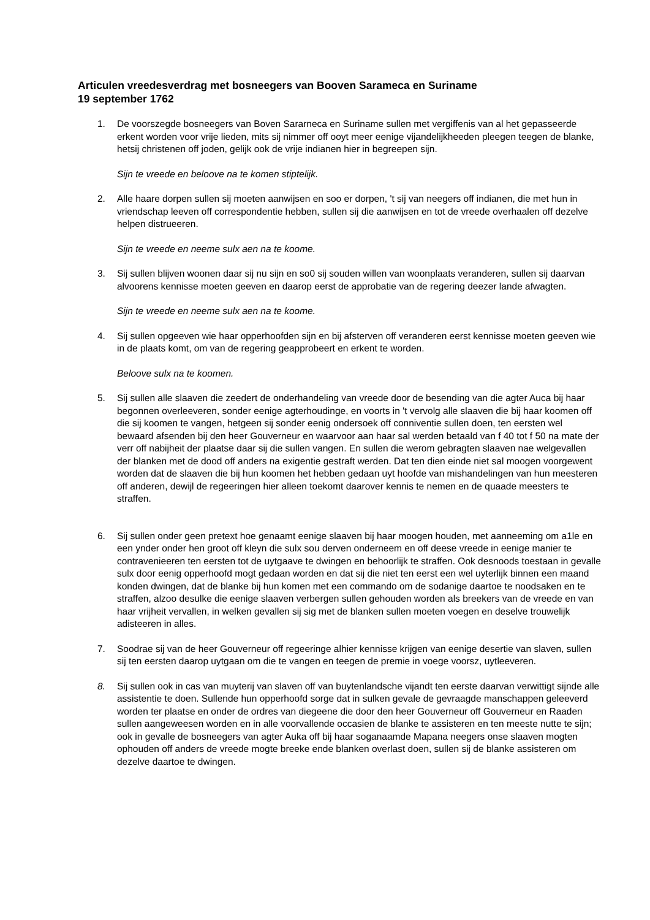Articulen vreedesverdrag met bosneegers van Booven Sarameca en Suriname
19 september 1762
1. De voorszegde bosneegers van Boven Sararneca en Suriname sullen met vergiffenis van al het gepasseerde erkent worden voor vrije lieden, mits sij nimmer off ooyt meer eenige vijandelijkheeden pleegen teegen de blanke, hetsij christenen off joden, gelijk ook de vrije indianen hier in begreepen sijn.
Sijn te vreede en beloove na te komen stiptelijk.
2. Alle haare dorpen sullen sij moeten aanwijsen en soo er dorpen, 't sij van neegers off indianen, die met hun in vriendschap leeven off correspondentie hebben, sullen sij die aanwijsen en tot de vreede overhaalen off dezelve helpen distrueeren.
Sijn te vreede en neeme sulx aen na te koome.
3. Sij sullen blijven woonen daar sij nu sijn en so0 sij souden willen van woonplaats veranderen, sullen sij daarvan alvoorens kennisse moeten geeven en daarop eerst de approbatie van de regering deezer lande afwagten.
Sijn te vreede en neeme sulx aen na te koome.
4. Sij sullen opgeeven wie haar opperhoofden sijn en bij afsterven off veranderen eerst kennisse moeten geeven wie in de plaats komt, om van de regering geapprobeert en erkent te worden.
Beloove sulx na te koomen.
5. Sij sullen alle slaaven die zeedert de onderhandeling van vreede door de besending van die agter Auca bij haar begonnen overleeveren, sonder eenige agterhoudinge, en voorts in 't vervolg alle slaaven die bij haar koomen off die sij koomen te vangen, hetgeen sij sonder eenig ondersoek off conniventie sullen doen, ten eersten wel bewaard afsenden bij den heer Gouverneur en waarvoor aan haar sal werden betaald van f 40 tot f 50 na mate der verr off nabijheit der plaatse daar sij die sullen vangen. En sullen die werom gebragten slaaven nae welgevallen der blanken met de dood off anders na exigentie gestraft werden. Dat ten dien einde niet sal moogen voorgewent worden dat de slaaven die bij hun koomen het hebben gedaan uyt hoofde van mishandelingen van hun meesteren off anderen, dewijl de regeeringen hier alleen toekomt daarover kennis te nemen en de quaade meesters te straffen.
6. Sij sullen onder geen pretext hoe genaamt eenige slaaven bij haar moogen houden, met aanneeming om a1le en een ynder onder hen groot off kleyn die sulx sou derven onderneem en off deese vreede in eenige manier te contravenieeren ten eersten tot de uytgaave te dwingen en behoorlijk te straffen. Ook desnoods toestaan in gevalle sulx door eenig opperhoofd mogt gedaan worden en dat sij die niet ten eerst een wel uyterlijk binnen een maand konden dwingen, dat de blanke bij hun komen met een commando om de sodanige daartoe te noodsaken en te straffen, alzoo desulke die eenige slaaven verbergen sullen gehouden worden als breekers van de vreede en van haar vrijheit vervallen, in welken gevallen sij sig met de blanken sullen moeten voegen en deselve trouwelijk adisteeren in alles.
7. Soodrae sij van de heer Gouverneur off regeeringe alhier kennisse krijgen van eenige desertie van slaven, sullen sij ten eersten daarop uytgaan om die te vangen en teegen de premie in voege voorsz, uytleeveren.
8. Sij sullen ook in cas van muyterij van slaven off van buytenlandsche vijandt ten eerste daarvan verwittigt sijnde alle assistentie te doen. Sullende hun opperhoofd sorge dat in sulken gevale de gevraagde manschappen geleeverd worden ter plaatse en onder de ordres van diegeene die door den heer Gouverneur off Gouverneur en Raaden sullen aangeweesen worden en in alle voorvallende occasien de blanke te assisteren en ten meeste nutte te sijn; ook in gevalle de bosneegers van agter Auka off bij haar soganaamde Mapana neegers onse slaaven mogten ophouden off anders de vreede mogte breeke ende blanken overlast doen, sullen sij de blanke assisteren om dezelve daartoe te dwingen.